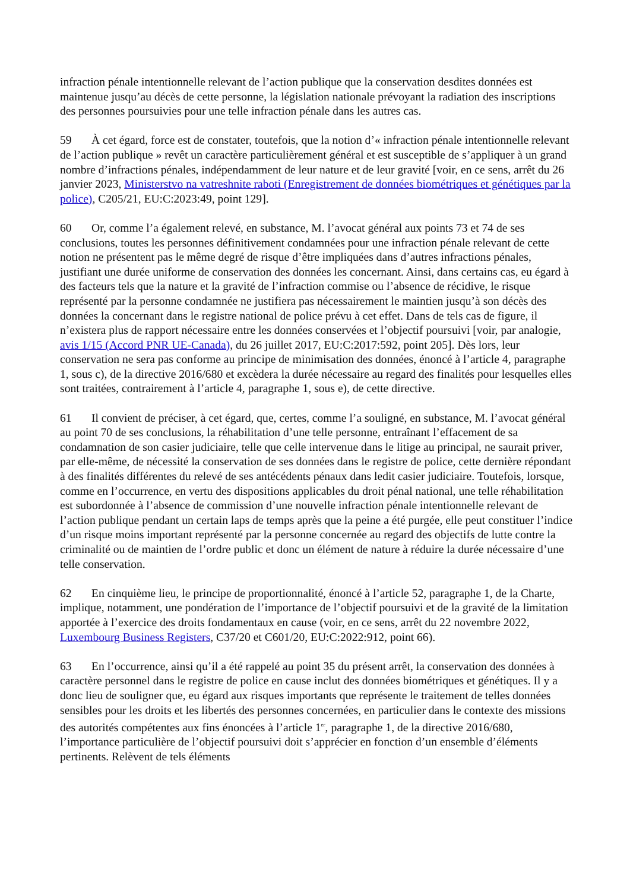infraction pénale intentionnelle relevant de l’action publique que la conservation desdites données est maintenue jusqu’au décès de cette personne, la législation nationale prévoyant la radiation des inscriptions des personnes poursuivies pour une telle infraction pénale dans les autres cas.
59 À cet égard, force est de constater, toutefois, que la notion d’« infraction pénale intentionnelle relevant de l’action publique » revêt un caractère particulièrement général et est susceptible de s’appliquer à un grand nombre d’infractions pénales, indépendamment de leur nature et de leur gravité [voir, en ce sens, arrêt du 26 janvier 2023, Ministerstvo na vatreshnite raboti (Enregistrement de données biométriques et génétiques par la police), C205/21, EU:C:2023:49, point 129].
60 Or, comme l’a également relevé, en substance, M. l’avocat général aux points 73 et 74 de ses conclusions, toutes les personnes définitivement condamnées pour une infraction pénale relevant de cette notion ne présentent pas le même degré de risque d’être impliquées dans d’autres infractions pénales, justifiant une durée uniforme de conservation des données les concernant. Ainsi, dans certains cas, eu égard à des facteurs tels que la nature et la gravité de l’infraction commise ou l’absence de récidive, le risque représenté par la personne condamnée ne justifiera pas nécessairement le maintien jusqu’à son décès des données la concernant dans le registre national de police prévu à cet effet. Dans de tels cas de figure, il n’existera plus de rapport nécessaire entre les données conservées et l’objectif poursuivi [voir, par analogie, avis 1/15 (Accord PNR UE-Canada), du 26 juillet 2017, EU:C:2017:592, point 205]. Dès lors, leur conservation ne sera pas conforme au principe de minimisation des données, énoncé à l’article 4, paragraphe 1, sous c), de la directive 2016/680 et excèdera la durée nécessaire au regard des finalités pour lesquelles elles sont traitées, contrairement à l’article 4, paragraphe 1, sous e), de cette directive.
61 Il convient de préciser, à cet égard, que, certes, comme l’a souligné, en substance, M. l’avocat général au point 70 de ses conclusions, la réhabilitation d’une telle personne, entraînant l’effacement de sa condamnation de son casier judiciaire, telle que celle intervenue dans le litige au principal, ne saurait priver, par elle-même, de nécessité la conservation de ses données dans le registre de police, cette dernière répondant à des finalités différentes du relevé de ses antécédents pénaux dans ledit casier judiciaire. Toutefois, lorsque, comme en l’occurrence, en vertu des dispositions applicables du droit pénal national, une telle réhabilitation est subordonnée à l’absence de commission d’une nouvelle infraction pénale intentionnelle relevant de l’action publique pendant un certain laps de temps après que la peine a été purgée, elle peut constituer l’indice d’un risque moins important représenté par la personne concernée au regard des objectifs de lutte contre la criminalité ou de maintien de l’ordre public et donc un élément de nature à réduire la durée nécessaire d’une telle conservation.
62 En cinquième lieu, le principe de proportionnalité, énoncé à l’article 52, paragraphe 1, de la Charte, implique, notamment, une pondération de l’importance de l’objectif poursuivi et de la gravité de la limitation apportée à l’exercice des droits fondamentaux en cause (voir, en ce sens, arrêt du 22 novembre 2022, Luxembourg Business Registers, C37/20 et C601/20, EU:C:2022:912, point 66).
63 En l’occurrence, ainsi qu’il a été rappelé au point 35 du présent arrêt, la conservation des données à caractère personnel dans le registre de police en cause inclut des données biométriques et génétiques. Il y a donc lieu de souligner que, eu égard aux risques importants que représente le traitement de telles données sensibles pour les droits et les libertés des personnes concernées, en particulier dans le contexte des missions des autorités compétentes aux fins énoncées à l’article 1<sup>er</sup>, paragraphe 1, de la directive 2016/680, l’importance particulière de l’objectif poursuivi doit s’apprécier en fonction d’un ensemble d’éléments pertinents. Relèvent de tels éléments